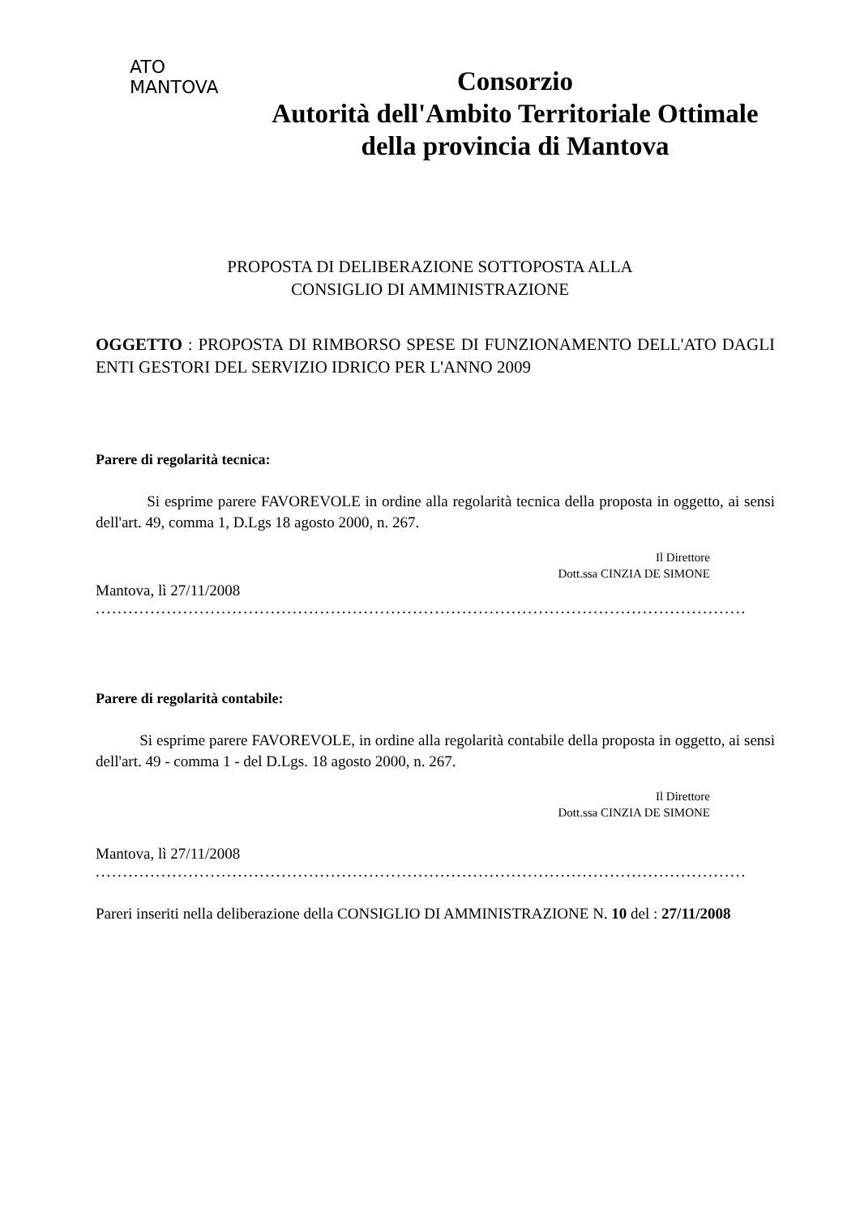ATO
MANTOVA
Consorzio
Autorità dell'Ambito Territoriale Ottimale
della provincia di Mantova
PROPOSTA DI DELIBERAZIONE SOTTOPOSTA ALLA
CONSIGLIO DI AMMINISTRAZIONE
OGGETTO : PROPOSTA DI RIMBORSO SPESE DI FUNZIONAMENTO DELL'ATO DAGLI ENTI GESTORI DEL SERVIZIO IDRICO PER L'ANNO 2009
Parere di regolarità tecnica:
Si esprime parere FAVOREVOLE in ordine alla regolarità tecnica della proposta in oggetto, ai sensi dell'art. 49, comma 1, D.Lgs 18 agosto 2000, n. 267.
Il Direttore
Dott.ssa CINZIA DE SIMONE
Mantova, lì 27/11/2008
.......................................................................................................................
Parere di regolarità contabile:
Si esprime parere FAVOREVOLE, in ordine alla regolarità contabile della proposta in oggetto, ai sensi dell'art. 49 - comma 1 - del D.Lgs. 18 agosto 2000, n. 267.
Il Direttore
Dott.ssa CINZIA DE SIMONE
Mantova, lì 27/11/2008
.......................................................................................................................
Pareri inseriti nella deliberazione della CONSIGLIO DI AMMINISTRAZIONE N. 10 del : 27/11/2008